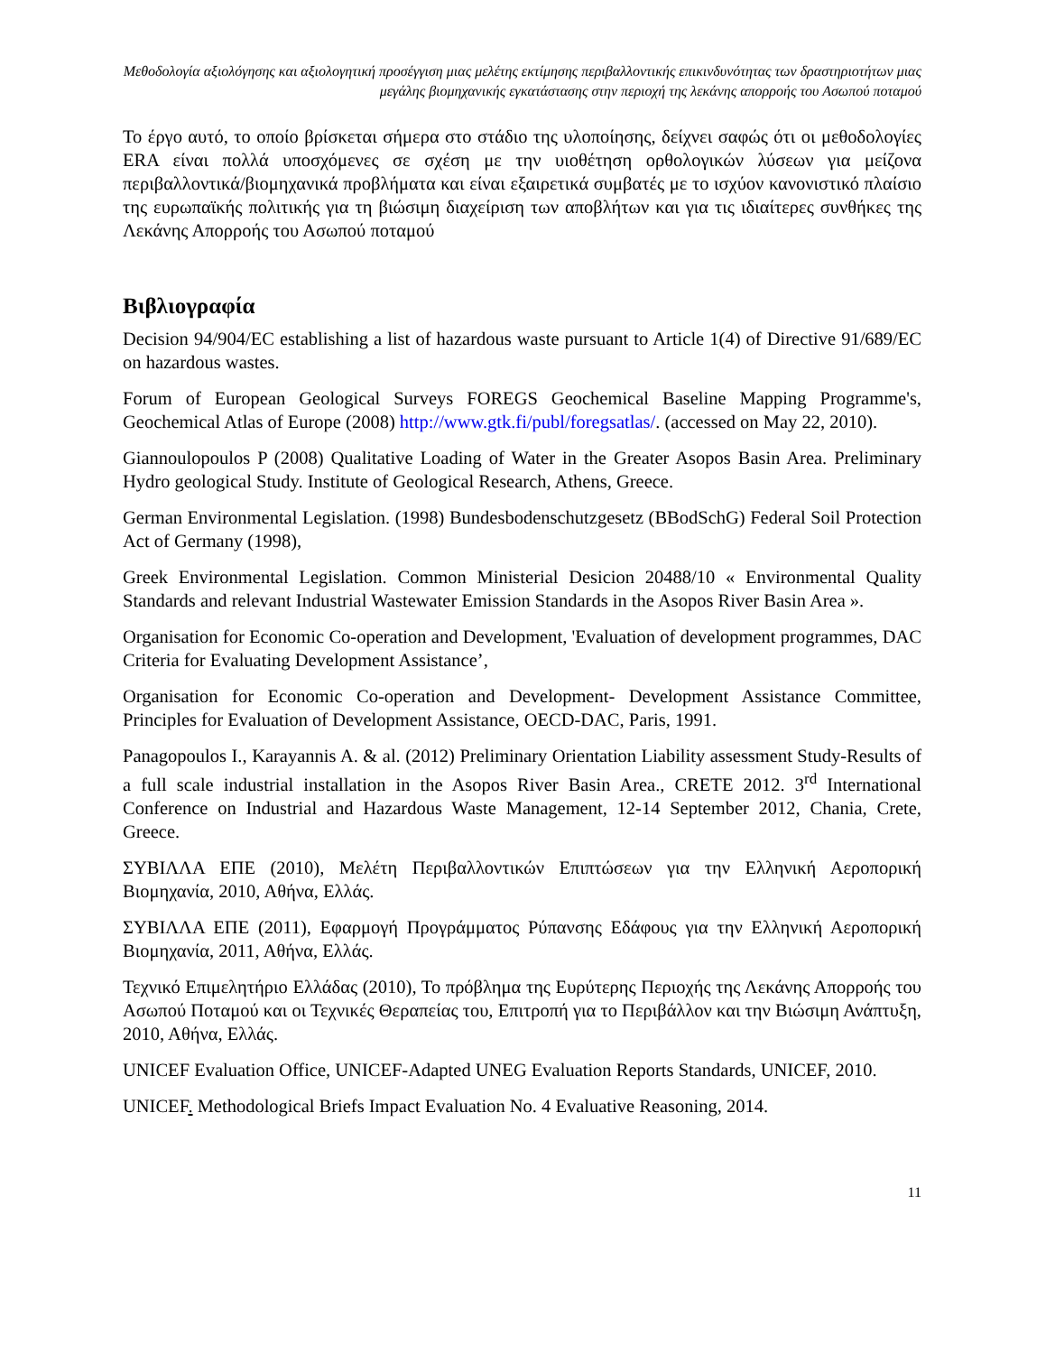Μεθοδολογία αξιολόγησης και αξιολογητική προσέγγιση μιας μελέτης εκτίμησης περιβαλλοντικής επικινδυνότητας των δραστηριοτήτων μιας μεγάλης βιομηχανικής εγκατάστασης στην περιοχή της λεκάνης απορροής του Ασωπού ποταμού
Το έργο αυτό, το οποίο βρίσκεται σήμερα στο στάδιο της υλοποίησης, δείχνει σαφώς ότι οι μεθοδολογίες ERA είναι πολλά υποσχόμενες σε σχέση με την υιοθέτηση ορθολογικών λύσεων για μείζονα περιβαλλοντικά/βιομηχανικά προβλήματα και είναι εξαιρετικά συμβατές με το ισχύον κανονιστικό πλαίσιο της ευρωπαϊκής πολιτικής για τη βιώσιμη διαχείριση των αποβλήτων και για τις ιδιαίτερες συνθήκες της Λεκάνης Απορροής του Ασωπού ποταμού
Βιβλιογραφία
Decision 94/904/EC establishing a list of hazardous waste pursuant to Article 1(4) of Directive 91/689/EC on hazardous wastes.
Forum of European Geological Surveys FOREGS Geochemical Baseline Mapping Programme's, Geochemical Atlas of Europe (2008) http://www.gtk.fi/publ/foregsatlas/. (accessed on May 22, 2010).
Giannoulopoulos P (2008) Qualitative Loading of Water in the Greater Asopos Basin Area. Preliminary Hydro geological Study. Institute of Geological Research, Athens, Greece.
German Environmental Legislation. (1998) Bundesbodenschutzgesetz (BBodSchG) Federal Soil Protection Act of Germany (1998),
Greek Environmental Legislation. Common Ministerial Desicion 20488/10 « Environmental Quality Standards and relevant Industrial Wastewater Emission Standards in the Asopos River Basin Area ».
Organisation for Economic Co-operation and Development, 'Evaluation of development programmes, DAC Criteria for Evaluating Development Assistance’,
Organisation for Economic Co-operation and Development- Development Assistance Committee, Principles for Evaluation of Development Assistance, OECD-DAC, Paris, 1991.
Panagopoulos I., Karayannis A. & al. (2012) Preliminary Orientation Liability assessment Study-Results of a full scale industrial installation in the Asopos River Basin Area., CRETE 2012. 3<sup>rd</sup> International Conference on Industrial and Hazardous Waste Management, 12-14 September 2012, Chania, Crete, Greece.
ΣΥΒΙΛΛΑ ΕΠΕ (2010), Μελέτη Περιβαλλοντικών Επιπτώσεων για την Ελληνική Αεροπορική Βιομηχανία, 2010, Αθήνα, Ελλάς.
ΣΥΒΙΛΛΑ ΕΠΕ (2011), Εφαρμογή Προγράμματος Ρύπανσης Εδάφους για την Ελληνική Αεροπορική Βιομηχανία, 2011, Αθήνα, Ελλάς.
Τεχνικό Επιμελητήριο Ελλάδας (2010), Το πρόβλημα της Ευρύτερης Περιοχής της Λεκάνης Απορροής του Ασωπού Ποταμού και οι Τεχνικές Θεραπείας του, Επιτροπή για το Περιβάλλον και την Βιώσιμη Ανάπτυξη, 2010, Αθήνα, Ελλάς.
UNICEF Evaluation Office, UNICEF-Adapted UNEG Evaluation Reports Standards, UNICEF, 2010.
UNICEF. Methodological Briefs Impact Evaluation No. 4 Evaluative Reasoning, 2014.
11